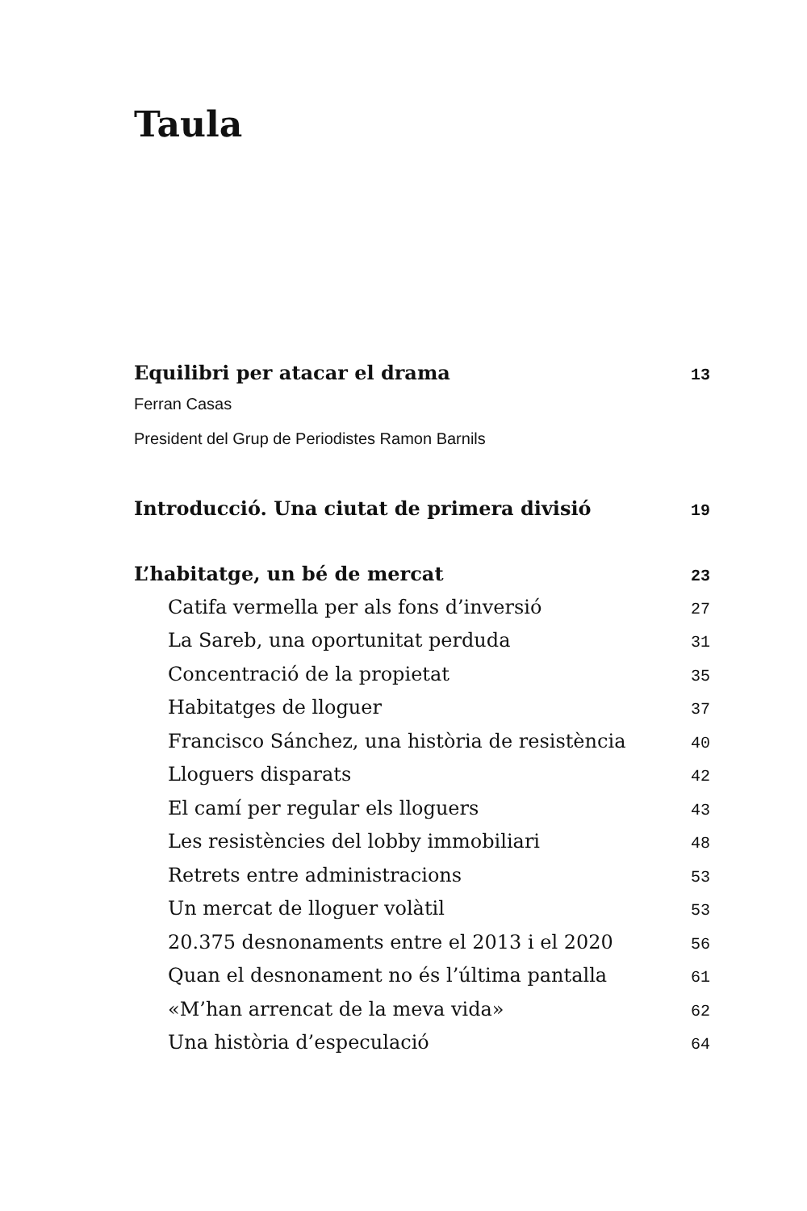Taula
Equilibri per atacar el drama 13
Ferran Casas
President del Grup de Periodistes Ramon Barnils
Introducció. Una ciutat de primera divisió 19
L’habitatge, un bé de mercat 23
Catifa vermella per als fons d’inversió 27
La Sareb, una oportunitat perduda 31
Concentració de la propietat 35
Habitatges de lloguer 37
Francisco Sánchez, una història de resistència 40
Lloguers disparats 42
El camí per regular els lloguers 43
Les resistències del lobby immobiliari 48
Retrets entre administracions 53
Un mercat de lloguer volàtil 53
20.375 desnonaments entre el 2013 i el 2020 56
Quan el desnonament no és l’última pantalla 61
«M’han arrencat de la meva vida» 62
Una història d’especulació 64